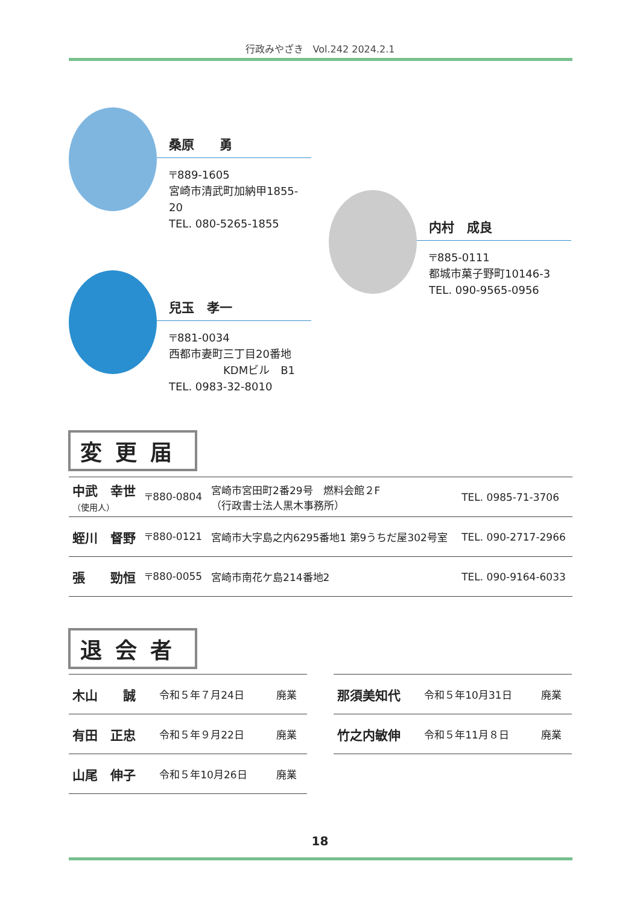行政みやざき　Vol.242 2024.2.1
桑原　　勇
〒889-1605
宮崎市清武町加納甲1855-20
TEL. 080-5265-1855
内村　成良
〒885-0111
都城市菓子野町10146-3
TEL. 090-9565-0956
兒玉　孝一
〒881-0034
西都市妻町三丁目20番地
　　　　　KDMビル　B1
TEL. 0983-32-8010
変更届
| 中武 幸世 （使用人） | 〒880-0804 | 宮崎市宮田町2番29号 燃料会館２F （行政書士法人黒木事務所） | TEL. 0985-71-3706 |
| 蛭川 督野 | 〒880-0121 | 宮崎市大字島之内6295番地1 第9うちだ屋302号室 | TEL. 090-2717-2966 |
| 張 勁恒 | 〒880-0055 | 宮崎市南花ケ島214番地2 | TEL. 090-9164-6033 |
退会者
| 木山 誠 | 令和５年７月24日 | 廃業 |
| 有田 正忠 | 令和５年９月22日 | 廃業 |
| 山尾 伸子 | 令和５年10月26日 | 廃業 |
| 那須美知代 | 令和５年10月31日 | 廃業 |
| 竹之内敏伸 | 令和５年11月８日 | 廃業 |
18